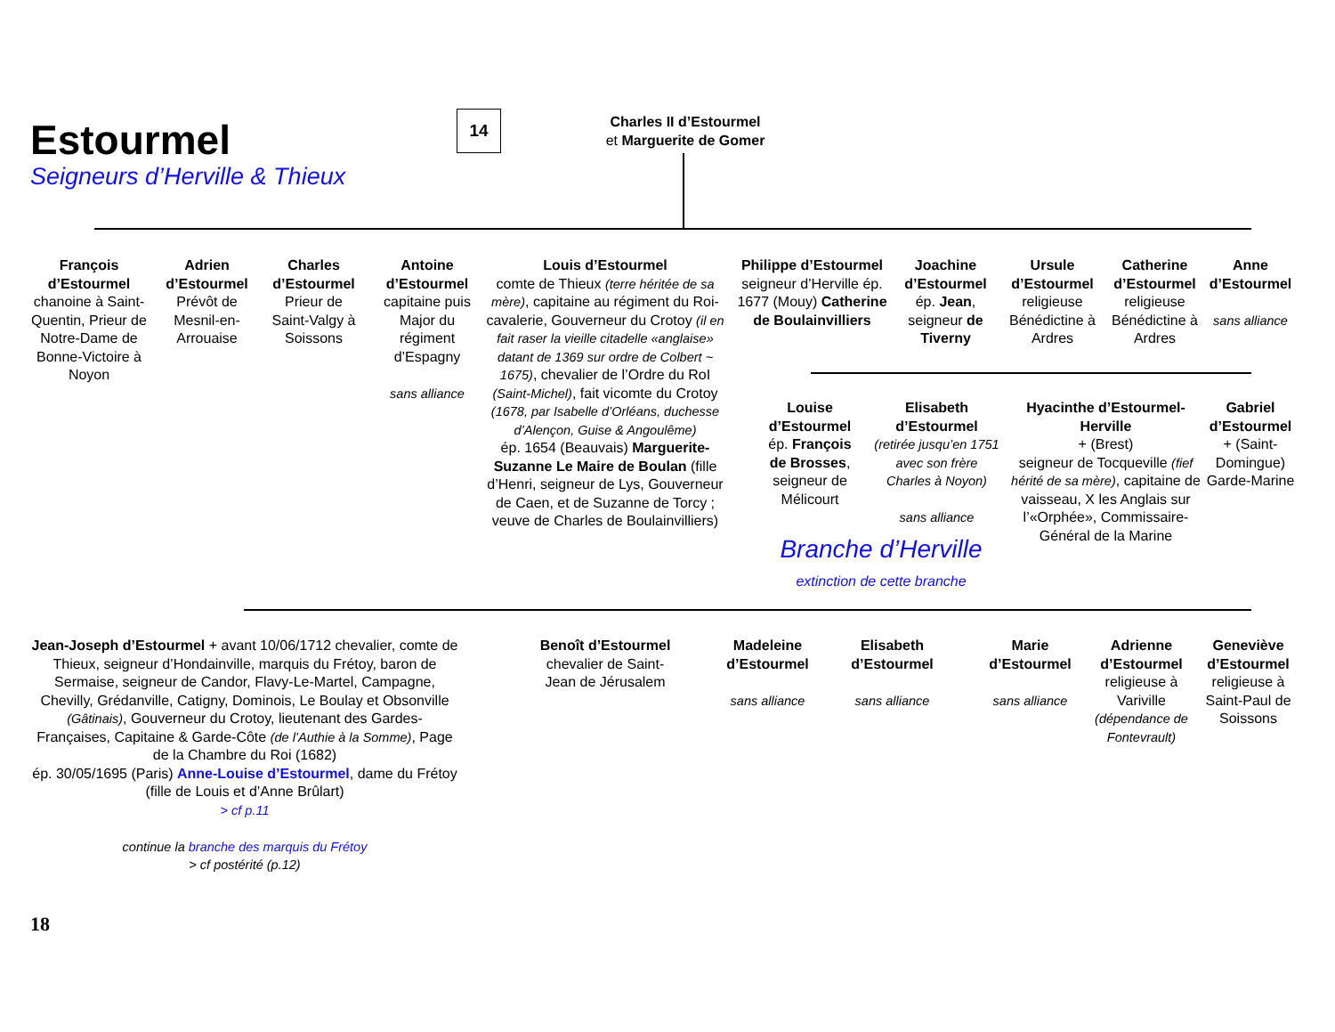Estourmel
Seigneurs d’Herville & Thieux
14
Charles II d’Estourmel
et Marguerite de Gomer
François d’Estourmel
chanoine à Saint-Quentin, Prieur de Notre-Dame de Bonne-Victoire à Noyon
Adrien d’Estourmel
Prévôt de Mesnil-en-Arrouaise
Charles d’Estourmel
Prieur de Saint-Valgy à Soissons
Antoine d’Estourmel
capitaine puis Major du régiment d’Espagny
sans alliance
Louis d’Estourmel
comte de Thieux (terre héritée de sa mère), capitaine au régiment du Roi-cavalerie, Gouverneur du Crotoy (il en fait raser la vieille citadelle «anglaise» datant de 1369 sur ordre de Colbert ~ 1675), chevalier de l’Ordre du RoI (Saint-Michel), fait vicomte du Crotoy (1678, par Isabelle d’Orléans, duchesse d’Alençon, Guise & Angoulême)
ép. 1654 (Beauvais) Marguerite-Suzanne Le Maire de Boulan (fille d’Henri, seigneur de Lys, Gouverneur de Caen, et de Suzanne de Torcy ; veuve de Charles de Boulainvilliers)
Philippe d’Estourmel
seigneur d’Herville ép. 1677 (Mouy) Catherine de Boulainvilliers
Joachine d’Estourmel
ép. Jean, seigneur de Tiverny
Ursule d’Estourmel
religieuse Bénédictine à Ardres
Catherine d’Estourmel
religieuse Bénédictine à Ardres
Anne d’Estourmel
sans alliance
Louise d’Estourmel
ép. François de Brosses, seigneur de Mélicourt
Elisabeth d’Estourmel
(retirée jusqu’en 1751 avec son frère Charles à Noyon)
sans alliance
Hyacinthe d’Estourmel-Herville
+ (Brest)
seigneur de Tocqueville (fief hérité de sa mère), capitaine de vaisseau, X les Anglais sur l’«Orphée», Commissaire-Général de la Marine
Gabriel d’Estourmel
+ (Saint-Domingue) Garde-Marine
Branche d’Herville
extinction de cette branche
Jean-Joseph d’Estourmel + avant 10/06/1712 chevalier, comte de Thieux, seigneur d’Hondainville, marquis du Frétoy, baron de Sermaise, seigneur de Candor, Flavy-Le-Martel, Campagne, Chevilly, Grédanville, Catigny, Dominois, Le Boulay et Obsonville (Gâtinais), Gouverneur du Crotoy, lieutenant des Gardes-Françaises, Capitaine & Garde-Côte (de l’Authie à la Somme), Page de la Chambre du Roi (1682)
ép. 30/05/1695 (Paris) Anne-Louise d’Estourmel, dame du Frétoy (fille de Louis et d’Anne Brûlart)
> cf p.11
continue la branche des marquis du Frétoy
> cf postérité (p.12)
Benoît d’Estourmel
chevalier de Saint-Jean de Jérusalem
Madeleine d’Estourmel
sans alliance
Elisabeth d’Estourmel
sans alliance
Marie d’Estourmel
sans alliance
Adrienne d’Estourmel
religieuse à Variville (dépendance de Fontevrault)
Geneviève d’Estourmel
religieuse à Saint-Paul de Soissons
18